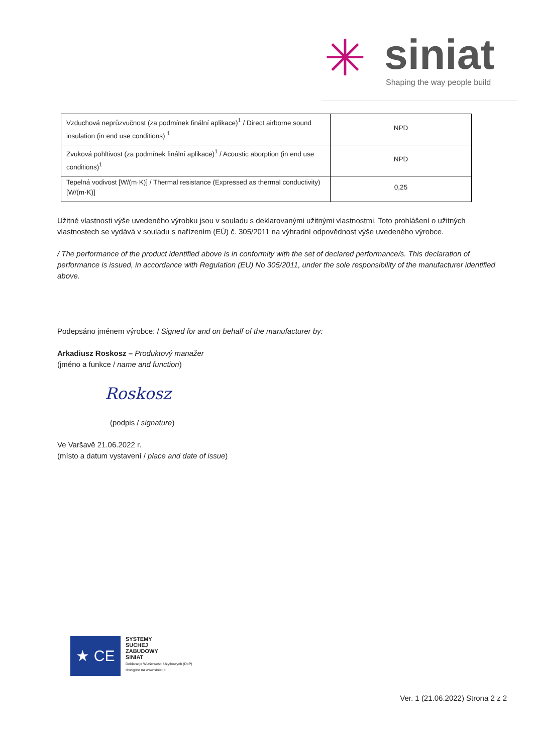✳ siniat
Shaping the way people build
| Vzduchová neprůzvučnost (za podmínek finální aplikace)<sup>1</sup> / Direct airborne sound insulation (in end use conditions) <sup>1</sup> | NPD |
| Zvuková pohltivost (za podmínek finální aplikace)<sup>1</sup> / Acoustic aborption (in end use conditions)<sup>1</sup> | NPD |
| Tepelná vodivost [W/(m·K)] / Thermal resistance (Expressed as thermal conductivity) [W/(m·K)] | 0,25 |
Užitné vlastnosti výše uvedeného výrobku jsou v souladu s deklarovanými užitnými vlastnostmi. Toto prohlášení o užitných vlastnostech se vydává v souladu s nařízením (EÚ) č. 305/2011 na výhradní odpovědnost výše uvedeného výrobce.
/ The performance of the product identified above is in conformity with the set of declared performance/s. This declaration of performance is issued, in accordance with Regulation (EU) No 305/2011, under the sole responsibility of the manufacturer identified above.
Podepsáno jménem výrobce: / Signed for and on behalf of the manufacturer by:
Arkadiusz Roskosz – Produktový manažer
(jméno a funkce / name and function)
Roskosz
(podpis / signature)
Ve Varšavě 21.06.2022 r.
(místo a datum vystavení / place and date of issue)
★ CE
SYSTEMY
SUCHEJ
ZABUDOWY
SINIAT
Deklaracje Właściwości Użytkowych (DoP)
dostępne na www.siniat.pl
Ver. 1 (21.06.2022) Strona 2 z 2